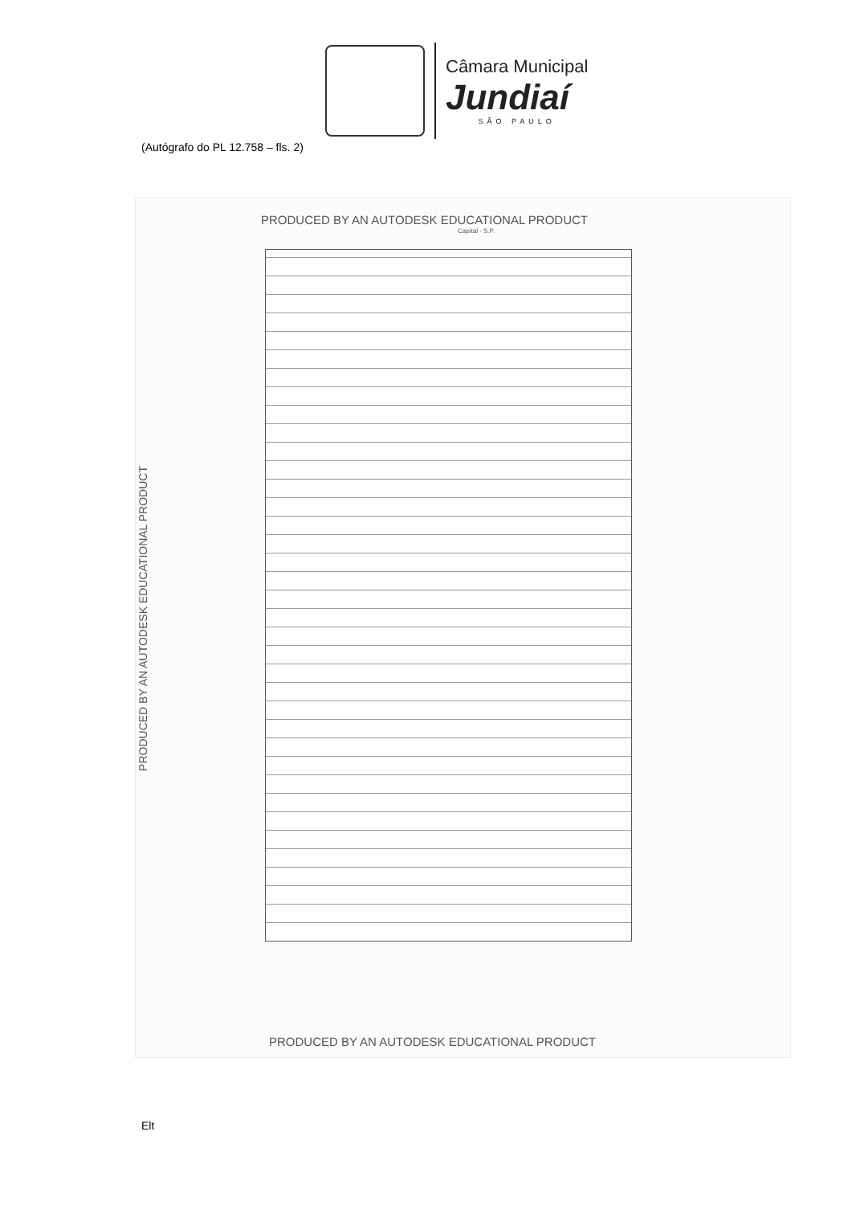Câmara Municipal
Jundiaí
SÃO PAULO
(Autógrafo do PL 12.758 – fls. 2)
PRODUCED BY AN AUTODESK EDUCATIONAL PRODUCT
Capital - S.P.
PRODUCED BY AN AUTODESK EDUCATIONAL PRODUCT
PRODUCED BY AN AUTODESK EDUCATIONAL PRODUCT
Elt